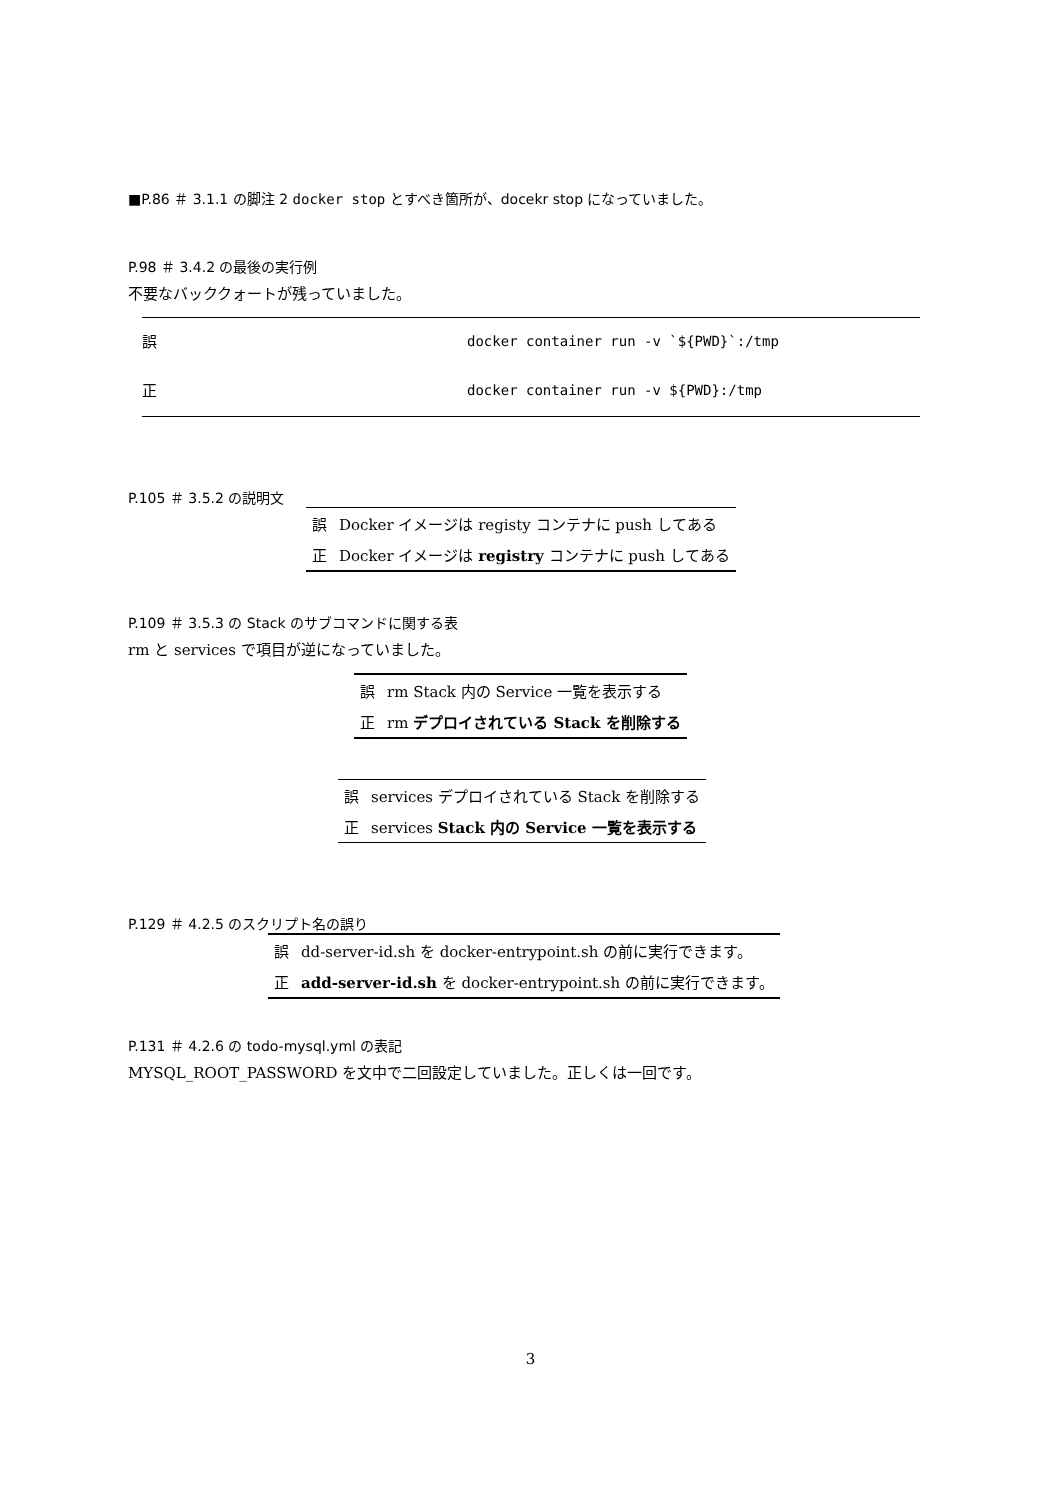■P.86 ＃ 3.1.1 の脚注 2 docker stop とすべき箇所が、docekr stop になっていました。
P.98 ＃ 3.4.2 の最後の実行例
不要なバッククォートが残っていました。
| 誤 | docker container run -v `${PWD}`:/tmp |
| 正 | docker container run -v ${PWD}:/tmp |
P.105 ＃ 3.5.2 の説明文
| 誤 | Docker イメージは registy コンテナに push してある |
| 正 | Docker イメージは registry コンテナに push してある |
P.109 ＃ 3.5.3 の Stack のサブコマンドに関する表
rm と services で項目が逆になっていました。
| 誤 | rm Stack 内の Service 一覧を表示する |
| 正 | rm デプロイされている Stack を削除する |
| 誤 | services デプロイされている Stack を削除する |
| 正 | services Stack 内の Service 一覧を表示する |
P.129 ＃ 4.2.5 のスクリプト名の誤り
| 誤 | dd-server-id.sh を docker-entrypoint.sh の前に実行できます。 |
| 正 | add-server-id.sh を docker-entrypoint.sh の前に実行できます。 |
P.131 ＃ 4.2.6 の todo-mysql.yml の表記
MYSQL_ROOT_PASSWORD を文中で二回設定していました。正しくは一回です。
3